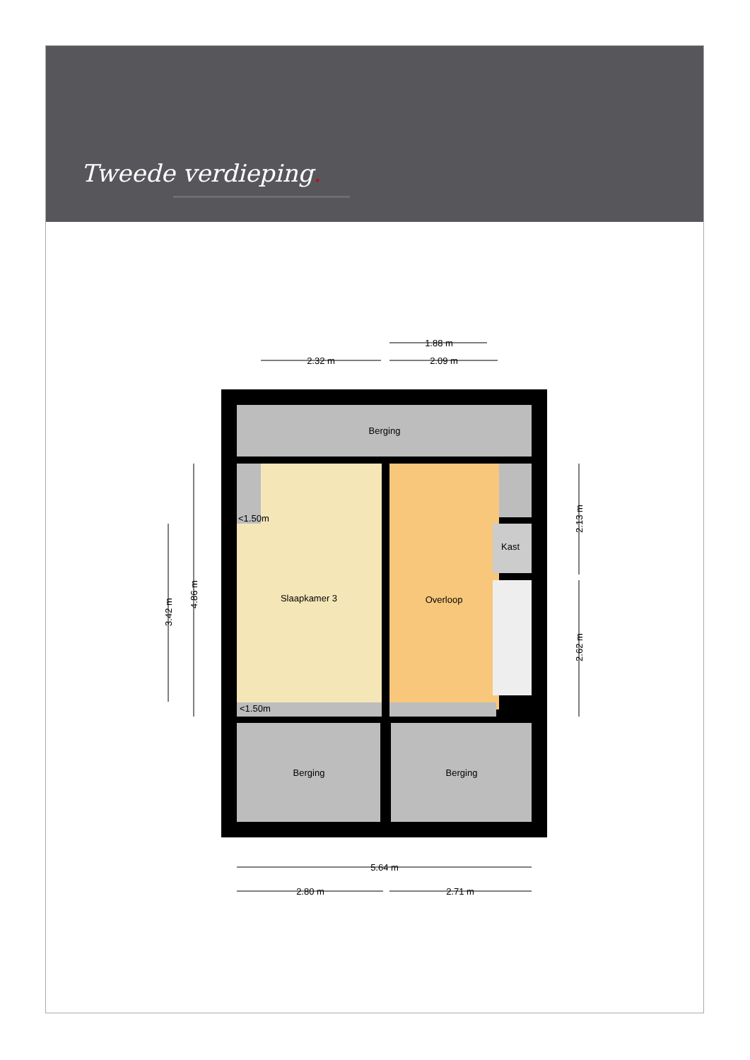Tweede verdieping.
Berging
Slaapkamer 3
Overloop
Kast
<1.50m
<1.50m
Berging
Berging
1.88 m
2.32 m
2.09 m
5.64 m
2.80 m
2.71 m
3.42 m
4.86 m
2.13 m
2.62 m